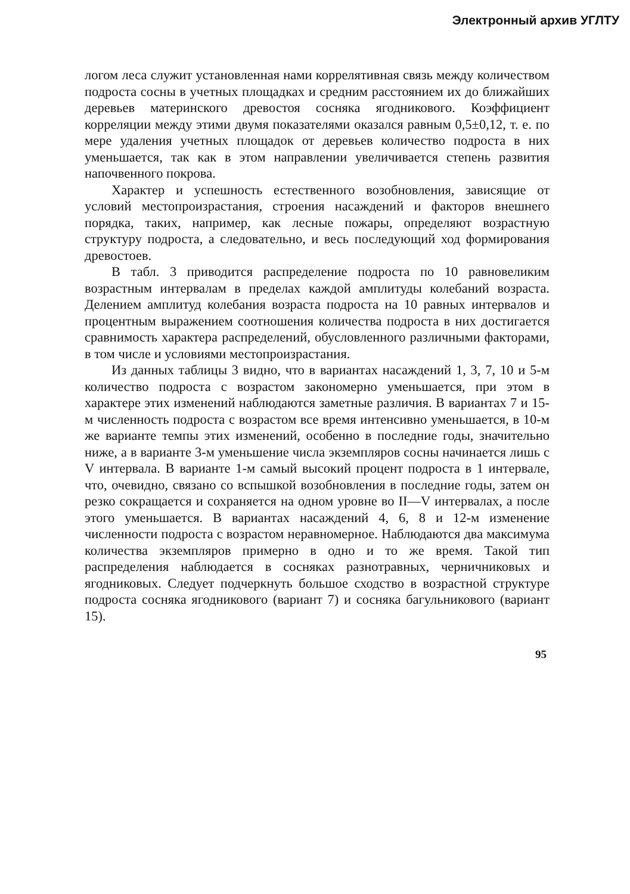Электронный архив УГЛТУ
логом леса служит установленная нами коррелятивная связь между количеством подроста сосны в учетных площадках и средним расстоянием их до ближайших деревьев материнского древостоя сосняка ягодникового. Коэффициент корреляции между этими двумя показателями оказался равным 0,5±0,12, т. е. по мере удаления учетных площадок от деревьев количество подроста в них уменьшается, так как в этом направлении увеличивается степень развития напочвенного покрова.
Характер и успешность естественного возобновления, зависящие от условий местопроизрастания, строения насаждений и факторов внешнего порядка, таких, например, как лесные пожары, определяют возрастную структуру подроста, а следовательно, и весь последующий ход формирования древостоев.
В табл. 3 приводится распределение подроста по 10 равновеликим возрастным интервалам в пределах каждой амплитуды колебаний возраста. Делением амплитуд колебания возраста подроста на 10 равных интервалов и процентным выражением соотношения количества подроста в них достигается сравнимость характера распределений, обусловленного различными факторами, в том числе и условиями местопроизрастания.
Из данных таблицы 3 видно, что в вариантах насаждений 1, 3, 7, 10 и 5-м количество подроста с возрастом закономерно уменьшается, при этом в характере этих изменений наблюдаются заметные различия. В вариантах 7 и 15-м численность подроста с возрастом все время интенсивно уменьшается, в 10-м же варианте темпы этих изменений, особенно в последние годы, значительно ниже, а в варианте 3-м уменьшение числа экземпляров сосны начинается лишь с V интервала. В варианте 1-м самый высокий процент подроста в 1 интервале, что, очевидно, связано со вспышкой возобновления в последние годы, затем он резко сокращается и сохраняется на одном уровне во II—V интервалах, а после этого уменьшается. В вариантах насаждений 4, 6, 8 и 12-м изменение численности подроста с возрастом неравномерное. Наблюдаются два максимума количества экземпляров примерно в одно и то же время. Такой тип распределения наблюдается в сосняках разнотравных, черничниковых и ягодниковых. Следует подчеркнуть большое сходство в возрастной структуре подроста сосняка ягодникового (вариант 7) и сосняка багульникового (вариант 15).
95